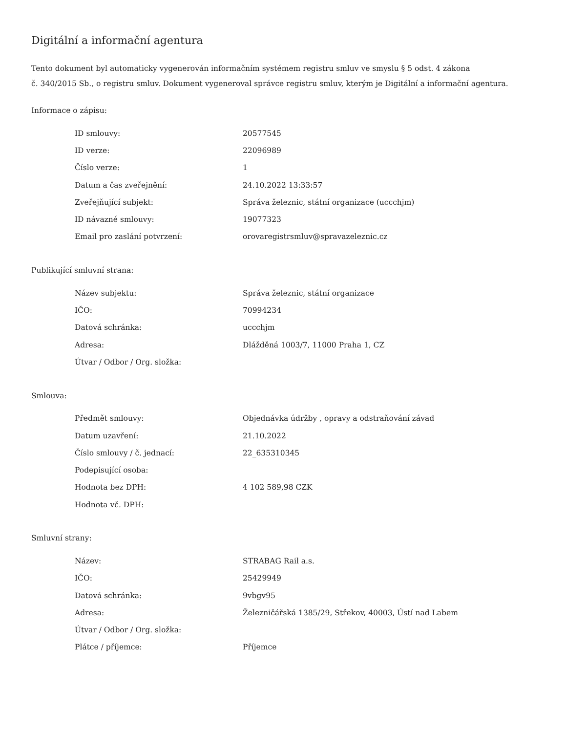Digitální a informační agentura
Tento dokument byl automaticky vygenerován informačním systémem registru smluv ve smyslu § 5 odst. 4 zákona
č. 340/2015 Sb., o registru smluv. Dokument vygeneroval správce registru smluv, kterým je Digitální a informační agentura.
Informace o zápisu:
| ID smlouvy: | 20577545 |
| ID verze: | 22096989 |
| Číslo verze: | 1 |
| Datum a čas zveřejnění: | 24.10.2022 13:33:57 |
| Zveřejňující subjekt: | Správa železnic, státní organizace (uccchjm) |
| ID návazné smlouvy: | 19077323 |
| Email pro zaslání potvrzení: | orovaregistrsmluv@spravazeleznic.cz |
Publikující smluvní strana:
| Název subjektu: | Správa železnic, státní organizace |
| IČO: | 70994234 |
| Datová schránka: | uccchjm |
| Adresa: | Dlážděná 1003/7, 11000 Praha 1, CZ |
| Útvar / Odbor / Org. složka: | |
Smlouva:
| Předmět smlouvy: | Objednávka údržby , opravy a odstraňování závad |
| Datum uzavření: | 21.10.2022 |
| Číslo smlouvy / č. jednací: | 22_635310345 |
| Podepisující osoba: | |
| Hodnota bez DPH: | 4 102 589,98 CZK |
| Hodnota vč. DPH: | |
Smluvní strany:
| Název: | STRABAG Rail a.s. |
| IČO: | 25429949 |
| Datová schránka: | 9vbgv95 |
| Adresa: | Železničářská 1385/29, Střekov, 40003, Ústí nad Labem |
| Útvar / Odbor / Org. složka: | |
| Plátce / příjemce: | Příjemce |